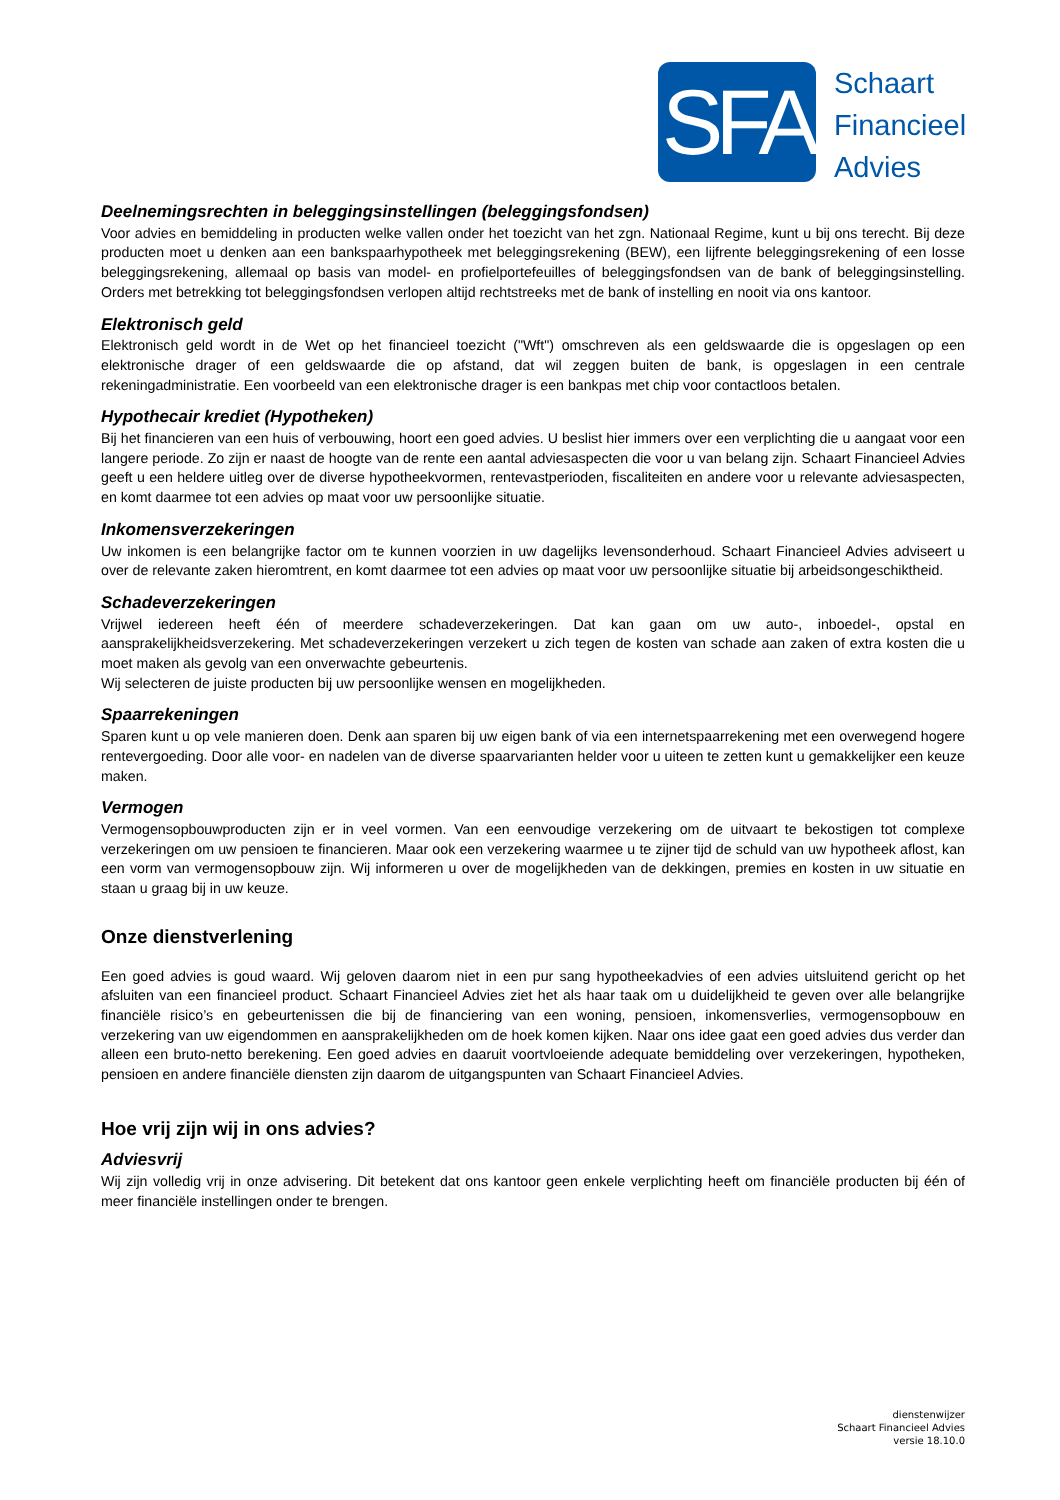SFA
Schaart
Financieel
Advies
Deelnemingsrechten in beleggingsinstellingen (beleggingsfondsen)
Voor advies en bemiddeling in producten welke vallen onder het toezicht van het zgn. Nationaal Regime, kunt u bij ons terecht. Bij deze producten moet u denken aan een bankspaarhypotheek met beleggingsrekening (BEW), een lijfrente beleggingsrekening of een losse beleggingsrekening, allemaal op basis van model- en profielportefeuilles of beleggingsfondsen van de bank of beleggingsinstelling. Orders met betrekking tot beleggingsfondsen verlopen altijd rechtstreeks met de bank of instelling en nooit via ons kantoor.
Elektronisch geld
Elektronisch geld wordt in de Wet op het financieel toezicht ("Wft") omschreven als een geldswaarde die is opgeslagen op een elektronische drager of een geldswaarde die op afstand, dat wil zeggen buiten de bank, is opgeslagen in een centrale rekeningadministratie. Een voorbeeld van een elektronische drager is een bankpas met chip voor contactloos betalen.
Hypothecair krediet (Hypotheken)
Bij het financieren van een huis of verbouwing, hoort een goed advies. U beslist hier immers over een verplichting die u aangaat voor een langere periode. Zo zijn er naast de hoogte van de rente een aantal adviesaspecten die voor u van belang zijn. Schaart Financieel Advies geeft u een heldere uitleg over de diverse hypotheekvormen, rentevastperioden, fiscaliteiten en andere voor u relevante adviesaspecten, en komt daarmee tot een advies op maat voor uw persoonlijke situatie.
Inkomensverzekeringen
Uw inkomen is een belangrijke factor om te kunnen voorzien in uw dagelijks levensonderhoud. Schaart Financieel Advies adviseert u over de relevante zaken hieromtrent, en komt daarmee tot een advies op maat voor uw persoonlijke situatie bij arbeidsongeschiktheid.
Schadeverzekeringen
Vrijwel iedereen heeft één of meerdere schadeverzekeringen. Dat kan gaan om uw auto-, inboedel-, opstal en aansprakelijkheidsverzekering. Met schadeverzekeringen verzekert u zich tegen de kosten van schade aan zaken of extra kosten die u moet maken als gevolg van een onverwachte gebeurtenis.
Wij selecteren de juiste producten bij uw persoonlijke wensen en mogelijkheden.
Spaarrekeningen
Sparen kunt u op vele manieren doen. Denk aan sparen bij uw eigen bank of via een internetspaarrekening met een overwegend hogere rentevergoeding. Door alle voor- en nadelen van de diverse spaarvarianten helder voor u uiteen te zetten kunt u gemakkelijker een keuze maken.
Vermogen
Vermogensopbouwproducten zijn er in veel vormen. Van een eenvoudige verzekering om de uitvaart te bekostigen tot complexe verzekeringen om uw pensioen te financieren. Maar ook een verzekering waarmee u te zijner tijd de schuld van uw hypotheek aflost, kan een vorm van vermogensopbouw zijn. Wij informeren u over de mogelijkheden van de dekkingen, premies en kosten in uw situatie en staan u graag bij in uw keuze.
Onze dienstverlening
Een goed advies is goud waard. Wij geloven daarom niet in een pur sang hypotheekadvies of een advies uitsluitend gericht op het afsluiten van een financieel product. Schaart Financieel Advies ziet het als haar taak om u duidelijkheid te geven over alle belangrijke financiële risico’s en gebeurtenissen die bij de financiering van een woning, pensioen, inkomensverlies, vermogensopbouw en verzekering van uw eigendommen en aansprakelijkheden om de hoek komen kijken. Naar ons idee gaat een goed advies dus verder dan alleen een bruto-netto berekening. Een goed advies en daaruit voortvloeiende adequate bemiddeling over verzekeringen, hypotheken, pensioen en andere financiële diensten zijn daarom de uitgangspunten van Schaart Financieel Advies.
Hoe vrij zijn wij in ons advies?
Adviesvrij
Wij zijn volledig vrij in onze advisering. Dit betekent dat ons kantoor geen enkele verplichting heeft om financiële producten bij één of meer financiële instellingen onder te brengen.
dienstenwijzer
Schaart Financieel Advies
versie 18.10.0